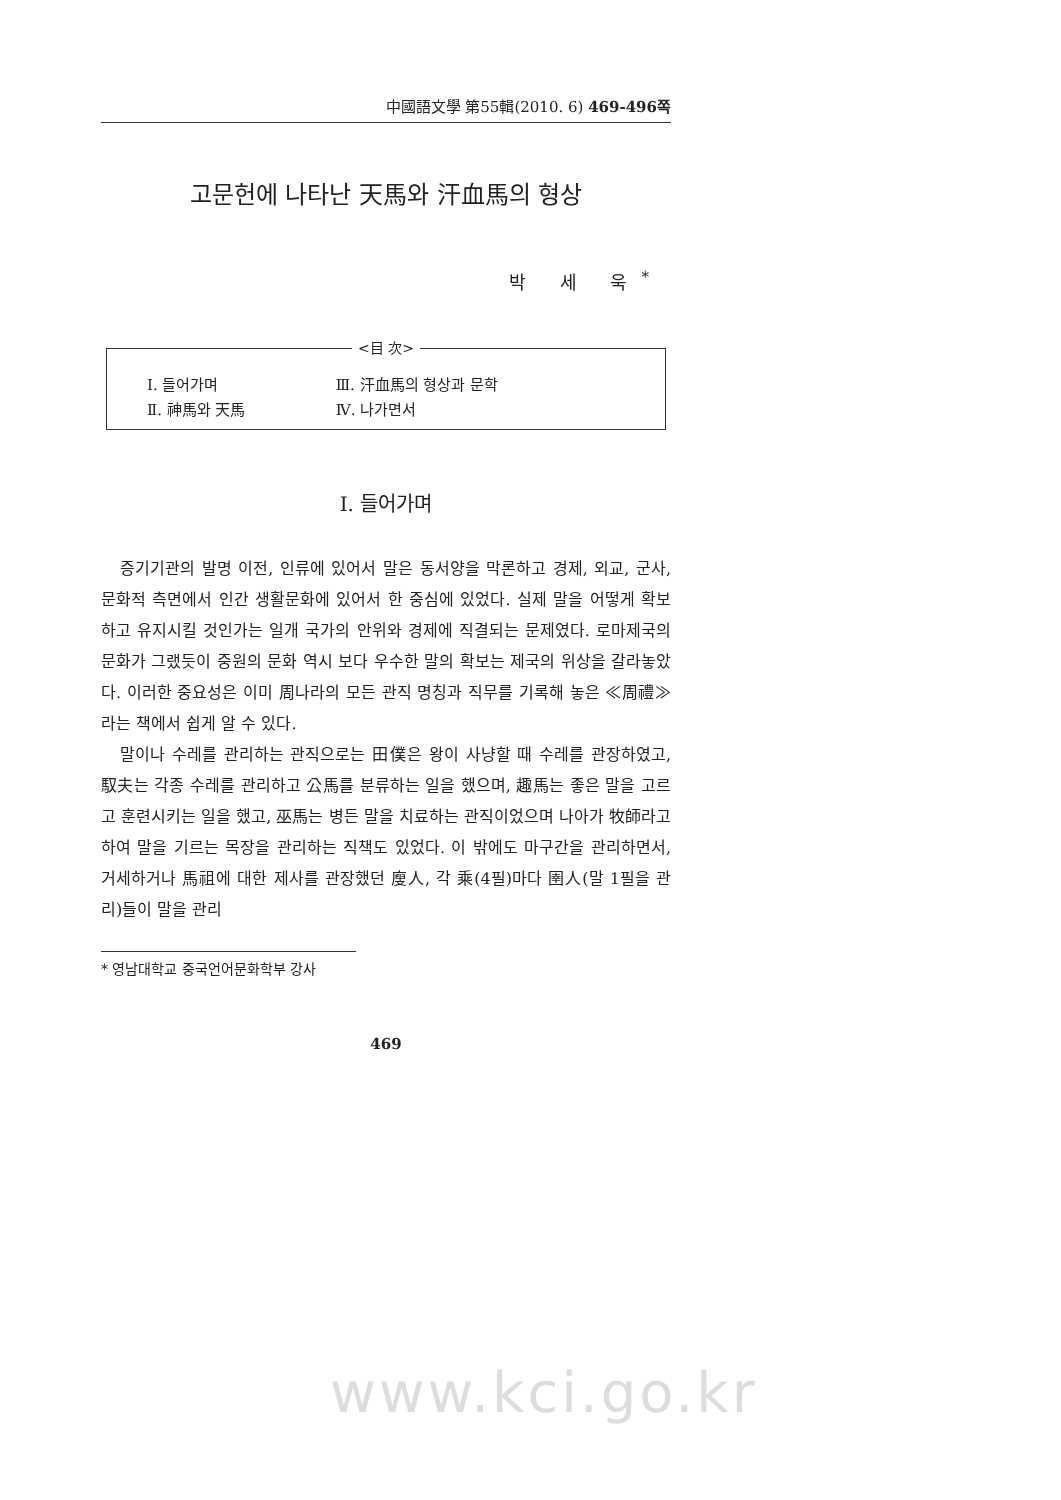中國語文學 第55輯(2010. 6) 469-496쪽
고문헌에 나타난 天馬와 汗血馬의 형상
박 세 욱<sup>*</sup>
<目 次>
| Ⅰ. 들어가며 | Ⅲ. 汗血馬의 형상과 문학 |
| Ⅱ. 神馬와 天馬 | Ⅳ. 나가면서 |
Ⅰ. 들어가며
증기기관의 발명 이전, 인류에 있어서 말은 동서양을 막론하고 경제, 외교, 군사, 문화적 측면에서 인간 생활문화에 있어서 한 중심에 있었다. 실제 말을 어떻게 확보하고 유지시킬 것인가는 일개 국가의 안위와 경제에 직결되는 문제였다. 로마제국의 문화가 그랬듯이 중원의 문화 역시 보다 우수한 말의 확보는 제국의 위상을 갈라놓았다. 이러한 중요성은 이미 周나라의 모든 관직 명칭과 직무를 기록해 놓은 ≪周禮≫라는 책에서 쉽게 알 수 있다.
말이나 수레를 관리하는 관직으로는 田僕은 왕이 사냥할 때 수레를 관장하였고, 馭夫는 각종 수레를 관리하고 公馬를 분류하는 일을 했으며, 趣馬는 좋은 말을 고르고 훈련시키는 일을 했고, 巫馬는 병든 말을 치료하는 관직이었으며 나아가 牧師라고 하여 말을 기르는 목장을 관리하는 직책도 있었다. 이 밖에도 마구간을 관리하면서, 거세하거나 馬祖에 대한 제사를 관장했던 廋人, 각 乘(4필)마다 圉人(말 1필을 관리)들이 말을 관리
* 영남대학교 중국언어문화학부 강사
469
www.kci.go.kr